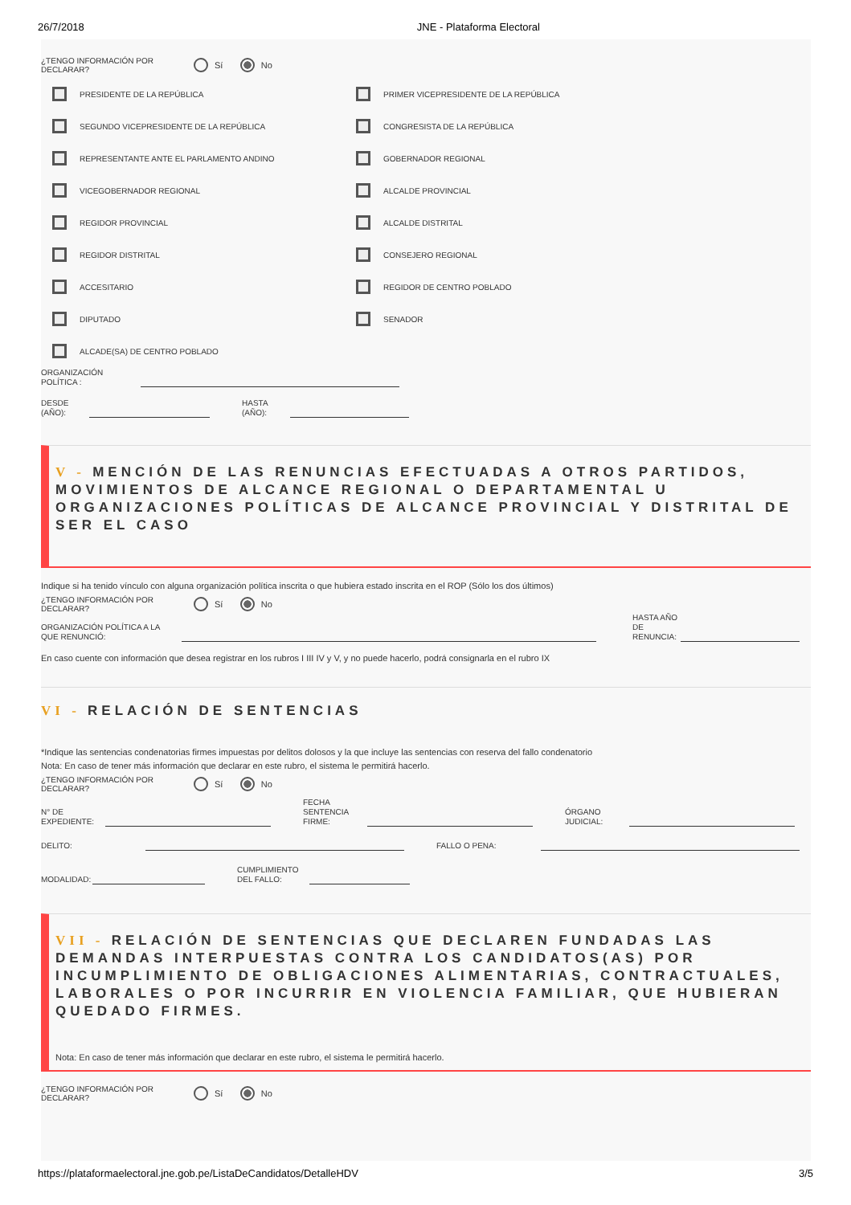26/7/2018 JNE - Plataforma Electoral
¿TENGO INFORMACIÓN POR DECLARAR?
Sí No
PRESIDENTE DE LA REPÚBLICA
PRIMER VICEPRESIDENTE DE LA REPÚBLICA
SEGUNDO VICEPRESIDENTE DE LA REPÚBLICA
CONGRESISTA DE LA REPÚBLICA
REPRESENTANTE ANTE EL PARLAMENTO ANDINO
GOBERNADOR REGIONAL
VICEGOBERNADOR REGIONAL
ALCALDE PROVINCIAL
REGIDOR PROVINCIAL
ALCALDE DISTRITAL
REGIDOR DISTRITAL
CONSEJERO REGIONAL
ACCESITARIO
REGIDOR DE CENTRO POBLADO
DIPUTADO
SENADOR
ALCADE(SA) DE CENTRO POBLADO
ORGANIZACIÓN POLÍTICA :
DESDE (AÑO): HASTA (AÑO):
V - MENCIÓN DE LAS RENUNCIAS EFECTUADAS A OTROS PARTIDOS, MOVIMIENTOS DE ALCANCE REGIONAL O DEPARTAMENTAL U ORGANIZACIONES POLÍTICAS DE ALCANCE PROVINCIAL Y DISTRITAL DE SER EL CASO
Indique si ha tenido vínculo con alguna organización política inscrita o que hubiera estado inscrita en el ROP (Sólo los dos últimos)
¿TENGO INFORMACIÓN POR DECLARAR?
Sí No
ORGANIZACIÓN POLÍTICA A LA QUE RENUNCIÓ: HASTA AÑO DE RENUNCIA:
En caso cuente con información que desea registrar en los rubros I III IV y V, y no puede hacerlo, podrá consignarla en el rubro IX
VI - RELACIÓN DE SENTENCIAS
*Indique las sentencias condenatorias firmes impuestas por delitos dolosos y la que incluye las sentencias con reserva del fallo condenatorio
Nota: En caso de tener más información que declarar en este rubro, el sistema le permitirá hacerlo.
¿TENGO INFORMACIÓN POR DECLARAR?
Sí No
N° DE EXPEDIENTE: FECHA SENTENCIA FIRME: ÓRGANO JUDICIAL:
DELITO: FALLO O PENA:
MODALIDAD: CUMPLIMIENTO DEL FALLO:
VII - RELACIÓN DE SENTENCIAS QUE DECLAREN FUNDADAS LAS DEMANDAS INTERPUESTAS CONTRA LOS CANDIDATOS(AS) POR INCUMPLIMIENTO DE OBLIGACIONES ALIMENTARIAS, CONTRACTUALES, LABORALES O POR INCURRIR EN VIOLENCIA FAMILIAR, QUE HUBIERAN QUEDADO FIRMES.
Nota: En caso de tener más información que declarar en este rubro, el sistema le permitirá hacerlo.
¿TENGO INFORMACIÓN POR DECLARAR?
Sí No
https://plataformaelectoral.jne.gob.pe/ListaDeCandidatos/DetalleHDV 3/5